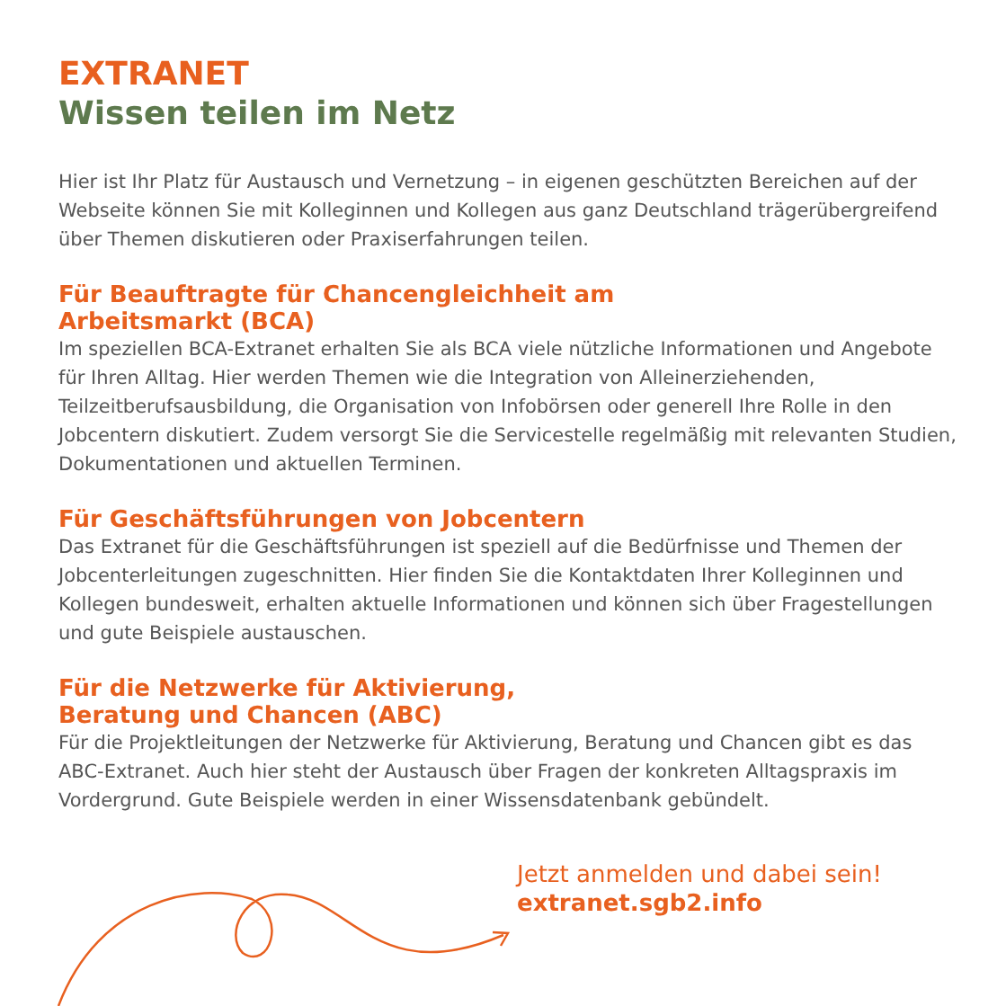EXTRANET
Wissen teilen im Netz
Hier ist Ihr Platz für Austausch und Vernetzung – in eigenen geschützten Bereichen auf der Webseite können Sie mit Kolleginnen und Kollegen aus ganz Deutschland trägerübergreifend über Themen diskutieren oder Praxiserfahrungen teilen.
Für Beauftragte für Chancengleichheit am
Arbeitsmarkt (BCA)
Im speziellen BCA-Extranet erhalten Sie als BCA viele nützliche Informationen und Angebote für Ihren Alltag. Hier werden Themen wie die Integration von Alleinerziehenden, Teilzeitberufsausbildung, die Organisation von Infobörsen oder generell Ihre Rolle in den Jobcentern diskutiert. Zudem versorgt Sie die Servicestelle regelmäßig mit relevanten Studien, Dokumentationen und aktuellen Terminen.
Für Geschäftsführungen von Jobcentern
Das Extranet für die Geschäftsführungen ist speziell auf die Bedürfnisse und Themen der Jobcenterleitungen zugeschnitten. Hier finden Sie die Kontaktdaten Ihrer Kolleginnen und Kollegen bundesweit, erhalten aktuelle Informationen und können sich über Fragestellungen und gute Beispiele austauschen.
Für die Netzwerke für Aktivierung,
Beratung und Chancen (ABC)
Für die Projektleitungen der Netzwerke für Aktivierung, Beratung und Chancen gibt es das ABC-Extranet. Auch hier steht der Austausch über Fragen der konkreten Alltagspraxis im Vordergrund. Gute Beispiele werden in einer Wissensdatenbank gebündelt.
Jetzt anmelden und dabei sein!
extranet.sgb2.info